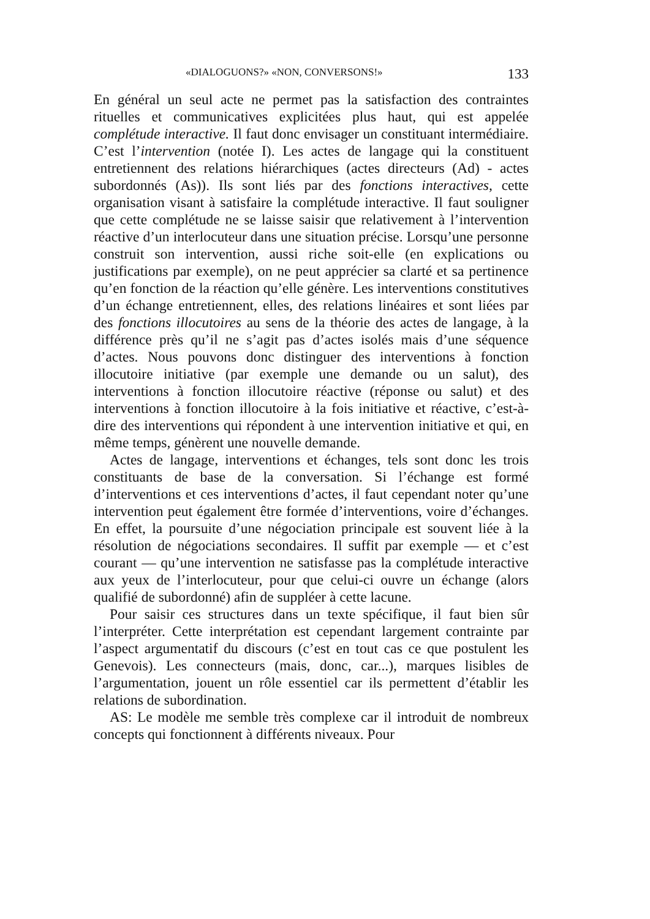«DIALOGUONS?» «NON, CONVERSONS!» 133
En général un seul acte ne permet pas la satisfaction des contraintes rituelles et communicatives explicitées plus haut, qui est appelée complétude interactive. Il faut donc envisager un constituant intermédiaire. C’est l’intervention (notée I). Les actes de langage qui la constituent entretiennent des relations hiérarchiques (actes directeurs (Ad) - actes subordonnés (As)). Ils sont liés par des fonctions interactives, cette organisation visant à satisfaire la complétude interactive. Il faut souligner que cette complétude ne se laisse saisir que relativement à l’intervention réactive d’un interlocuteur dans une situation précise. Lorsqu’une personne construit son intervention, aussi riche soit-elle (en explications ou justifications par exemple), on ne peut apprécier sa clarté et sa pertinence qu’en fonction de la réaction qu’elle génère. Les interventions constitutives d’un échange entretiennent, elles, des relations linéaires et sont liées par des fonctions illocutoires au sens de la théorie des actes de langage, à la différence près qu’il ne s’agit pas d’actes isolés mais d’une séquence d’actes. Nous pouvons donc distinguer des interventions à fonction illocutoire initiative (par exemple une demande ou un salut), des interventions à fonction illocutoire réactive (réponse ou salut) et des interventions à fonction illocutoire à la fois initiative et réactive, c’est-à-dire des interventions qui répondent à une intervention initiative et qui, en même temps, génèrent une nouvelle demande.
Actes de langage, interventions et échanges, tels sont donc les trois constituants de base de la conversation. Si l’échange est formé d’interventions et ces interventions d’actes, il faut cependant noter qu’une intervention peut également être formée d’interventions, voire d’échanges. En effet, la poursuite d’une négociation principale est souvent liée à la résolution de négociations secondaires. Il suffit par exemple — et c’est courant — qu’une intervention ne satisfasse pas la complétude interactive aux yeux de l’interlocuteur, pour que celui-ci ouvre un échange (alors qualifié de subordonné) afin de suppléer à cette lacune.
Pour saisir ces structures dans un texte spécifique, il faut bien sûr l’interpréter. Cette interprétation est cependant largement contrainte par l’aspect argumentatif du discours (c’est en tout cas ce que postulent les Genevois). Les connecteurs (mais, donc, car...), marques lisibles de l’argumentation, jouent un rôle essentiel car ils permettent d’établir les relations de subordination.
AS: Le modèle me semble très complexe car il introduit de nombreux concepts qui fonctionnent à différents niveaux. Pour